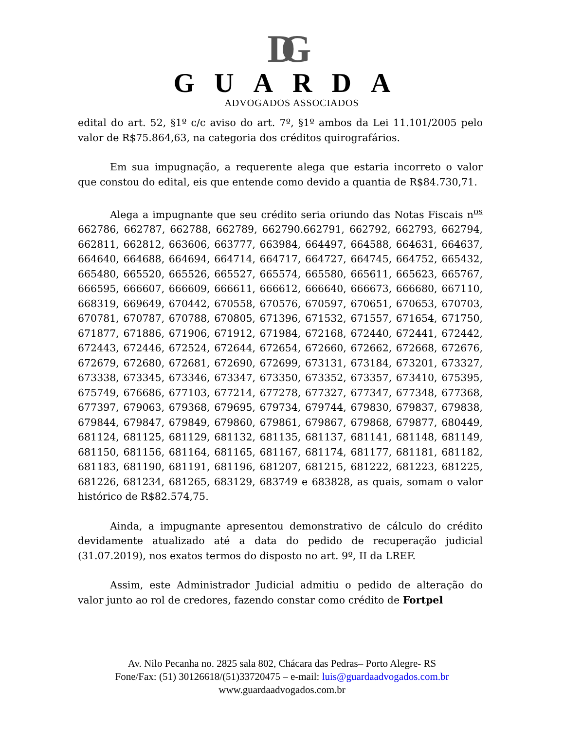DG
GUARDA
ADVOGADOS ASSOCIADOS
edital do art. 52, §1º c/c aviso do art. 7º, §1º ambos da Lei 11.101/2005 pelo valor de R$75.864,63, na categoria dos créditos quirografários.
Em sua impugnação, a requerente alega que estaria incorreto o valor que constou do edital, eis que entende como devido a quantia de R$84.730,71.
Alega a impugnante que seu crédito seria oriundo das Notas Fiscais n<sup>os</sup> 662786, 662787, 662788, 662789, 662790.662791, 662792, 662793, 662794, 662811, 662812, 663606, 663777, 663984, 664497, 664588, 664631, 664637, 664640, 664688, 664694, 664714, 664717, 664727, 664745, 664752, 665432, 665480, 665520, 665526, 665527, 665574, 665580, 665611, 665623, 665767, 666595, 666607, 666609, 666611, 666612, 666640, 666673, 666680, 667110, 668319, 669649, 670442, 670558, 670576, 670597, 670651, 670653, 670703, 670781, 670787, 670788, 670805, 671396, 671532, 671557, 671654, 671750, 671877, 671886, 671906, 671912, 671984, 672168, 672440, 672441, 672442, 672443, 672446, 672524, 672644, 672654, 672660, 672662, 672668, 672676, 672679, 672680, 672681, 672690, 672699, 673131, 673184, 673201, 673327, 673338, 673345, 673346, 673347, 673350, 673352, 673357, 673410, 675395, 675749, 676686, 677103, 677214, 677278, 677327, 677347, 677348, 677368, 677397, 679063, 679368, 679695, 679734, 679744, 679830, 679837, 679838, 679844, 679847, 679849, 679860, 679861, 679867, 679868, 679877, 680449, 681124, 681125, 681129, 681132, 681135, 681137, 681141, 681148, 681149, 681150, 681156, 681164, 681165, 681167, 681174, 681177, 681181, 681182, 681183, 681190, 681191, 681196, 681207, 681215, 681222, 681223, 681225, 681226, 681234, 681265, 683129, 683749 e 683828, as quais, somam o valor histórico de R$82.574,75.
Ainda, a impugnante apresentou demonstrativo de cálculo do crédito devidamente atualizado até a data do pedido de recuperação judicial (31.07.2019), nos exatos termos do disposto no art. 9º, II da LREF.
Assim, este Administrador Judicial admitiu o pedido de alteração do valor junto ao rol de credores, fazendo constar como crédito de Fortpel
Av. Nilo Pecanha no. 2825 sala 802, Chácara das Pedras– Porto Alegre- RS
Fone/Fax: (51) 30126618/(51)33720475 – e-mail: luis@guardaadvogados.com.br
www.guardaadvogados.com.br